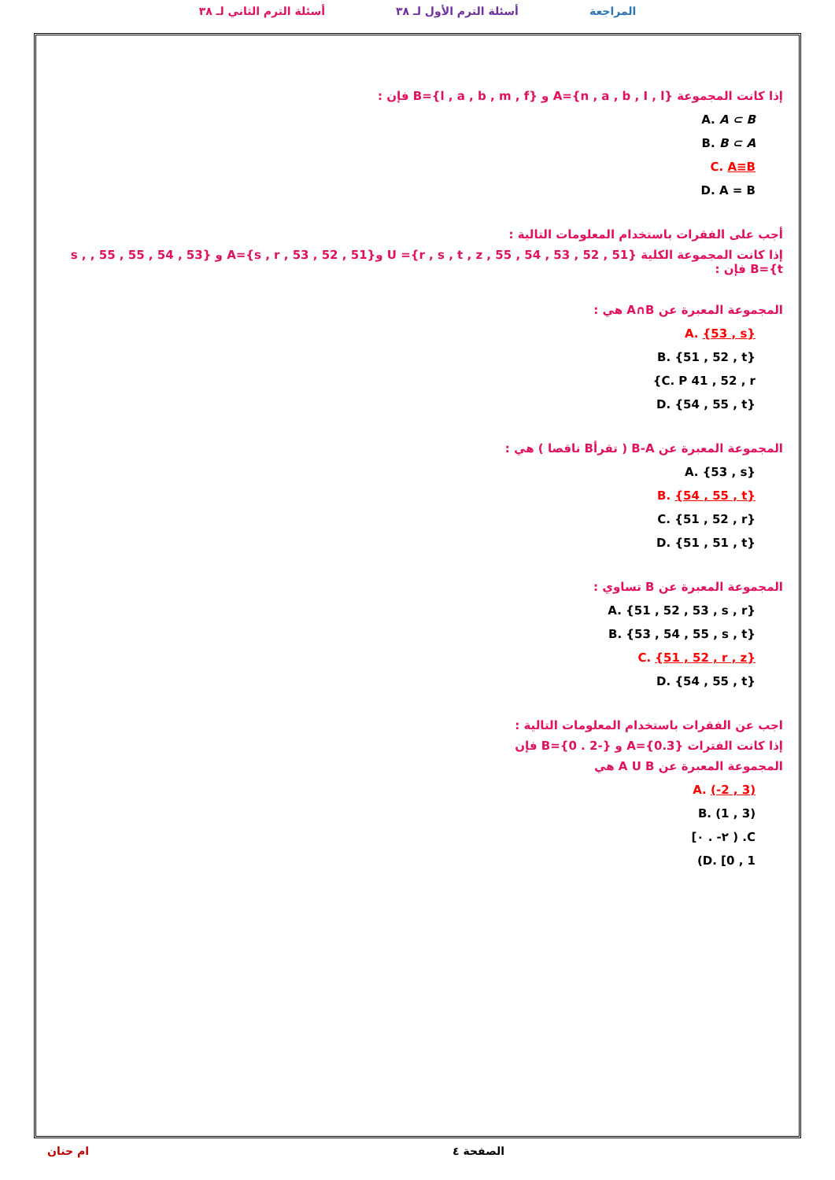المراجعة أسئلة الترم الأول لـ ٣٨ أسئلة الترم الثاني لـ ٣٨
إذا كانت المجموعة {n , a , b , I , l}=A و {l , a , b , m , f}=B فإن :
A. A ⊂ B
B. B ⊂ A
C. A≡B
D. A = B
أجب على الفقرات باستخدام المعلومات التالية :
إذا كانت المجموعة الكلية {51 , 52 , 53 , 54 , 55 , r , s , t , z}= U و{51 , 52 , 53 , s , r}=A و {53 , 54 , 55 , 55 , s , t}=B فإن :
المجموعة المعبرة عن A∩B هي :
A. {53 , s}
B. {51 , 52 , t}
C. P 41 , 52 , r}
D. {54 , 55 , t}
المجموعة المعبرة عن B-A ( تقرأB ناقصا ) هي :
A. {53 , s}
B. {54 , 55 , t}
C. {51 , 52 , r}
D. {51 , 51 , t}
المجموعة المعبرة عن B تساوي :
A. {51 , 52 , 53 , s , r}
B. {53 , 54 , 55 , s , t}
C. {51 , 52 , r , z}
D. {54 , 55 , t}
اجب عن الفقرات باستخدام المعلومات التالية :
إذا كانت الفترات {0.3}=A و {-2 . 0}=B فإن
المجموعة المعبرة عن A U B هي
A. (-2 , 3)
B. (1 , 3)
C. ( ٢- . ٠]
D. [0 , 1)
الصفحة ٤ ام حنان